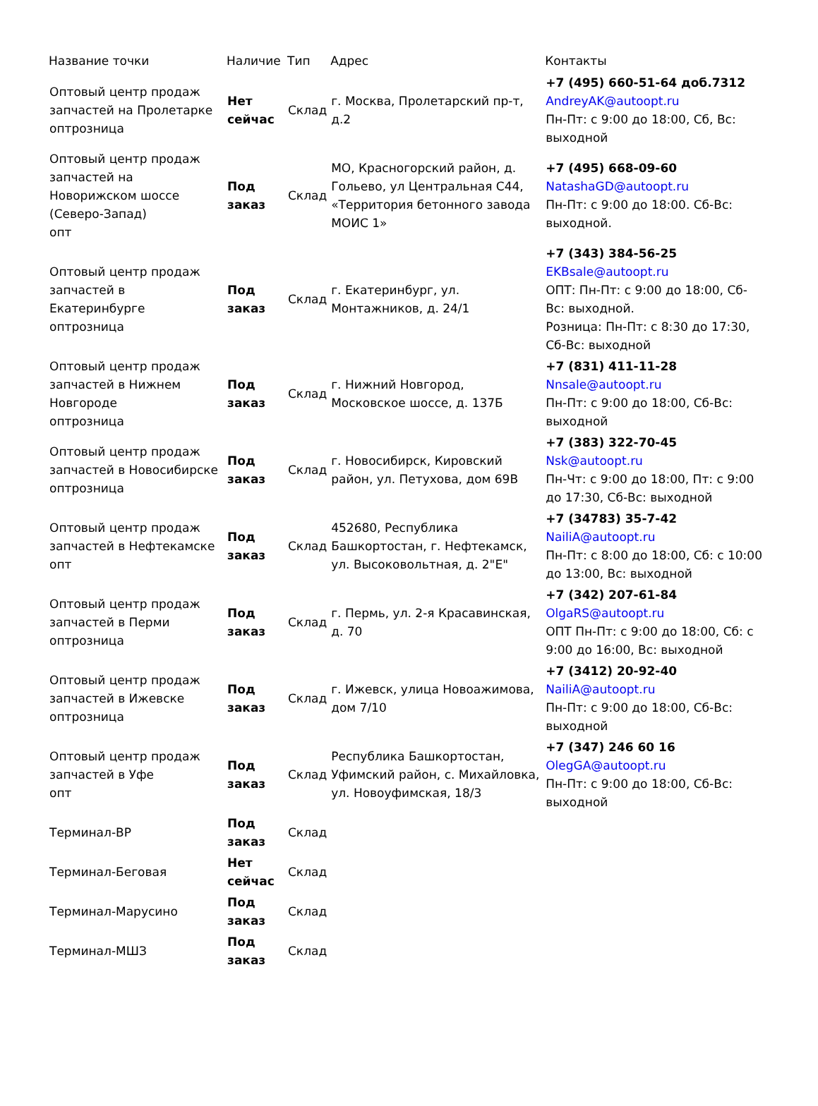| Название точки | Наличие | Тип | Адрес | Контакты |
| --- | --- | --- | --- | --- |
| Оптовый центр продаж запчастей на Пролетарке оптрозница | Нет сейчас | Склад | г. Москва, Пролетарский пр-т, д.2 | +7 (495) 660-51-64 доб.7312 AndreyAK@autoopt.ru Пн-Пт: с 9:00 до 18:00, Сб, Вс: выходной |
| Оптовый центр продаж запчастей на Новорижском шоссе (Северо-Запад) опт | Под заказ | Склад | МО, Красногорский район, д. Гольево, ул Центральная С44, «Территория бетонного завода МОИС 1» | +7 (495) 668-09-60 NatashaGD@autoopt.ru Пн-Пт: с 9:00 до 18:00. Сб-Вс: выходной. |
| Оптовый центр продаж запчастей в Екатеринбурге оптрозница | Под заказ | Склад | г. Екатеринбург, ул. Монтажников, д. 24/1 | +7 (343) 384-56-25 EKBsale@autoopt.ru ОПТ: Пн-Пт: с 9:00 до 18:00, Сб-Вс: выходной. Розница: Пн-Пт: с 8:30 до 17:30, Сб-Вс: выходной |
| Оптовый центр продаж запчастей в Нижнем Новгороде оптрозница | Под заказ | Склад | г. Нижний Новгород, Московское шоссе, д. 137Б | +7 (831) 411-11-28 Nnsale@autoopt.ru Пн-Пт: с 9:00 до 18:00, Сб-Вс: выходной |
| Оптовый центр продаж запчастей в Новосибирске оптрозница | Под заказ | Склад | г. Новосибирск, Кировский район, ул. Петухова, дом 69В | +7 (383) 322-70-45 Nsk@autoopt.ru Пн-Чт: с 9:00 до 18:00, Пт: с 9:00 до 17:30, Сб-Вс: выходной |
| Оптовый центр продаж запчастей в Нефтекамске опт | Под заказ | Склад | 452680, Республика Башкортостан, г. Нефтекамск, ул. Высоковольтная, д. 2"Е" | +7 (34783) 35-7-42 NailiA@autoopt.ru Пн-Пт: с 8:00 до 18:00, Сб: с 10:00 до 13:00, Вс: выходной |
| Оптовый центр продаж запчастей в Перми оптрозница | Под заказ | Склад | г. Пермь, ул. 2-я Красавинская, д. 70 | +7 (342) 207-61-84 OlgaRS@autoopt.ru ОПТ Пн-Пт: с 9:00 до 18:00, Сб: с 9:00 до 16:00, Вс: выходной |
| Оптовый центр продаж запчастей в Ижевске оптрозница | Под заказ | Склад | г. Ижевск, улица Новоажимова, дом 7/10 | +7 (3412) 20-92-40 NailiA@autoopt.ru Пн-Пт: с 9:00 до 18:00, Сб-Вс: выходной |
| Оптовый центр продаж запчастей в Уфе опт | Под заказ | Склад | Республика Башкортостан, Уфимский район, с. Михайловка, ул. Новоуфимская, 18/3 | +7 (347) 246 60 16 OlegGA@autoopt.ru Пн-Пт: с 9:00 до 18:00, Сб-Вс: выходной |
| Терминал-ВР | Под заказ | Склад | | |
| Терминал-Беговая | Нет сейчас | Склад | | |
| Терминал-Марусино | Под заказ | Склад | | |
| Терминал-МШЗ | Под заказ | Склад | | |